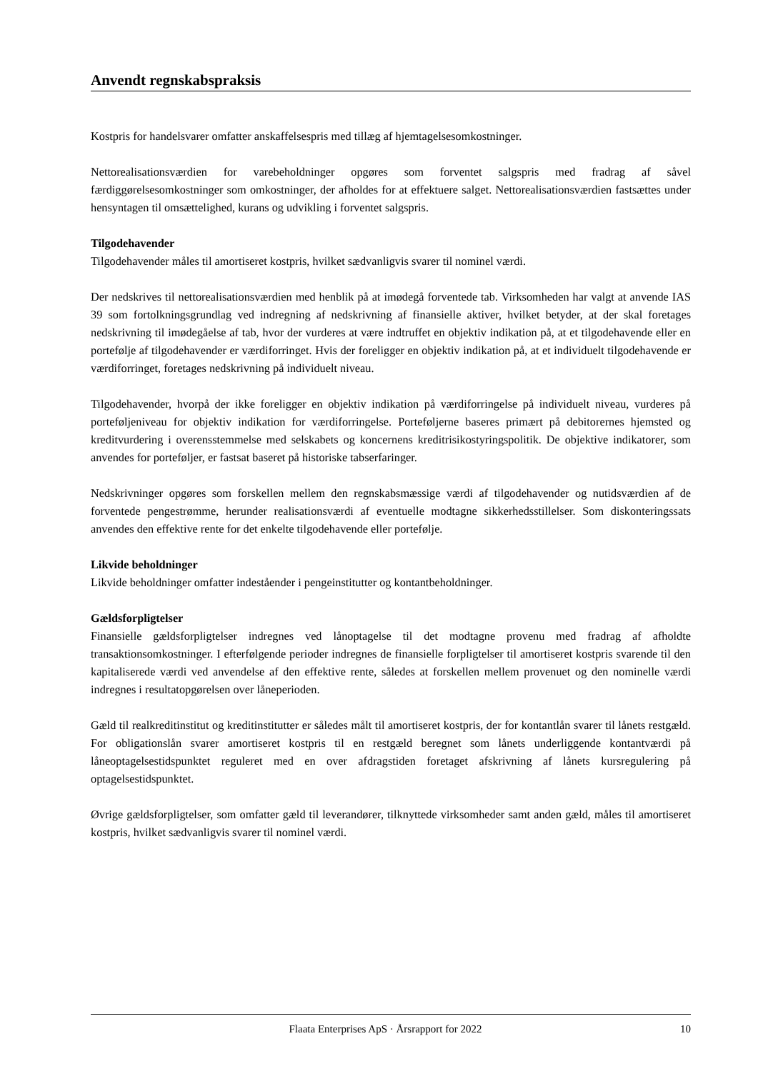Anvendt regnskabspraksis
Kostpris for handelsvarer omfatter anskaffelsespris med tillæg af hjemtagelsesomkostninger.
Nettorealisationsværdien for varebeholdninger opgøres som forventet salgspris med fradrag af såvel færdiggørelsesomkostninger som omkostninger, der afholdes for at effektuere salget. Nettorealisationsværdien fastsættes under hensyntagen til omsættelighed, kurans og udvikling i forventet salgspris.
Tilgodehavender
Tilgodehavender måles til amortiseret kostpris, hvilket sædvanligvis svarer til nominel værdi.
Der nedskrives til nettorealisationsværdien med henblik på at imødegå forventede tab. Virksomheden har valgt at anvende IAS 39 som fortolkningsgrundlag ved indregning af nedskrivning af finansielle aktiver, hvilket betyder, at der skal foretages nedskrivning til imødegåelse af tab, hvor der vurderes at være indtruffet en objektiv indikation på, at et tilgodehavende eller en portefølje af tilgodehavender er værdiforringet. Hvis der foreligger en objektiv indikation på, at et individuelt tilgodehavende er værdiforringet, foretages nedskrivning på individuelt niveau.
Tilgodehavender, hvorpå der ikke foreligger en objektiv indikation på værdiforringelse på individuelt niveau, vurderes på porteføljeniveau for objektiv indikation for værdiforringelse. Porteføljerne baseres primært på debitorernes hjemsted og kreditvurdering i overensstemmelse med selskabets og koncernens kreditrisikostyringspolitik. De objektive indikatorer, som anvendes for porteføljer, er fastsat baseret på historiske tabserfaringer.
Nedskrivninger opgøres som forskellen mellem den regnskabsmæssige værdi af tilgodehavender og nutidsværdien af de forventede pengestrømme, herunder realisationsværdi af eventuelle modtagne sikkerhedsstillelser. Som diskonteringssats anvendes den effektive rente for det enkelte tilgodehavende eller portefølje.
Likvide beholdninger
Likvide beholdninger omfatter indeståender i pengeinstitutter og kontantbeholdninger.
Gældsforpligtelser
Finansielle gældsforpligtelser indregnes ved lånoptagelse til det modtagne provenu med fradrag af afholdte transaktionsomkostninger. I efterfølgende perioder indregnes de finansielle forpligtelser til amortiseret kostpris svarende til den kapitaliserede værdi ved anvendelse af den effektive rente, således at forskellen mellem provenuet og den nominelle værdi indregnes i resultatopgørelsen over låneperioden.
Gæld til realkreditinstitut og kreditinstitutter er således målt til amortiseret kostpris, der for kontantlån svarer til lånets restgæld. For obligationslån svarer amortiseret kostpris til en restgæld beregnet som lånets underliggende kontantværdi på låneoptagelsestidspunktet reguleret med en over afdragstiden foretaget afskrivning af lånets kursregulering på optagelsestidspunktet.
Øvrige gældsforpligtelser, som omfatter gæld til leverandører, tilknyttede virksomheder samt anden gæld, måles til amortiseret kostpris, hvilket sædvanligvis svarer til nominel værdi.
Flaata Enterprises ApS · Årsrapport for 2022 10